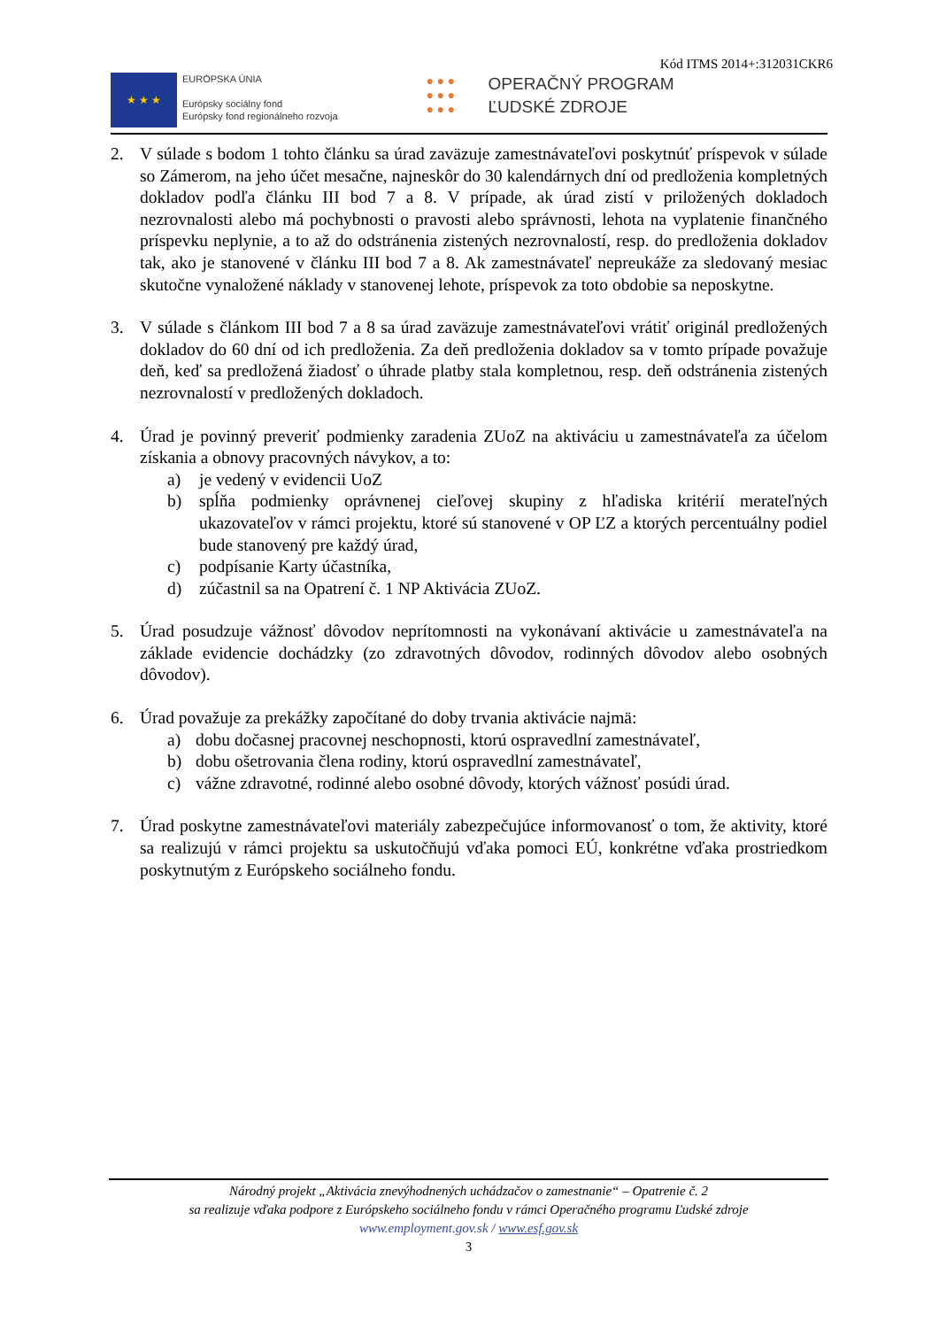Kód ITMS 2014+:312031CKR6
★ ★ ★
EURÓPSKA ÚNIA
Európsky sociálny fond
Európsky fond regionálneho rozvoja
● ● ●
● ● ●
● ● ●
OPERAČNÝ PROGRAM
ĽUDSKÉ ZDROJE
2. V súlade s bodom 1 tohto článku sa úrad zaväzuje zamestnávateľovi poskytnúť príspevok v súlade so Zámerom, na jeho účet mesačne, najneskôr do 30 kalendárnych dní od predloženia kompletných dokladov podľa článku III bod 7 a 8. V prípade, ak úrad zistí v priložených dokladoch nezrovnalosti alebo má pochybnosti o pravosti alebo správnosti, lehota na vyplatenie finančného príspevku neplynie, a to až do odstránenia zistených nezrovnalostí, resp. do predloženia dokladov tak, ako je stanovené v článku III bod 7 a 8. Ak zamestnávateľ nepreukáže za sledovaný mesiac skutočne vynaložené náklady v stanovenej lehote, príspevok za toto obdobie sa neposkytne.
3. V súlade s článkom III bod 7 a 8 sa úrad zaväzuje zamestnávateľovi vrátiť originál predložených dokladov do 60 dní od ich predloženia. Za deň predloženia dokladov sa v tomto prípade považuje deň, keď sa predložená žiadosť o úhrade platby stala kompletnou, resp. deň odstránenia zistených nezrovnalostí v predložených dokladoch.
4. Úrad je povinný preveriť podmienky zaradenia ZUoZ na aktiváciu u zamestnávateľa za účelom získania a obnovy pracovných návykov, a to:
a) je vedený v evidencii UoZ
b) spĺňa podmienky oprávnenej cieľovej skupiny z hľadiska kritérií merateľných ukazovateľov v rámci projektu, ktoré sú stanovené v OP ĽZ a ktorých percentuálny podiel bude stanovený pre každý úrad,
c) podpísanie Karty účastníka,
d) zúčastnil sa na Opatrení č. 1 NP Aktivácia ZUoZ.
5. Úrad posudzuje vážnosť dôvodov neprítomnosti na vykonávaní aktivácie u zamestnávateľa na základe evidencie dochádzky (zo zdravotných dôvodov, rodinných dôvodov alebo osobných dôvodov).
6. Úrad považuje za prekážky započítané do doby trvania aktivácie najmä:
a) dobu dočasnej pracovnej neschopnosti, ktorú ospravedlní zamestnávateľ,
b) dobu ošetrovania člena rodiny, ktorú ospravedlní zamestnávateľ,
c) vážne zdravotné, rodinné alebo osobné dôvody, ktorých vážnosť posúdi úrad.
7. Úrad poskytne zamestnávateľovi materiály zabezpečujúce informovanosť o tom, že aktivity, ktoré sa realizujú v rámci projektu sa uskutočňujú vďaka pomoci EÚ, konkrétne vďaka prostriedkom poskytnutým z Európskeho sociálneho fondu.
Národný projekt „Aktivácia znevýhodnených uchádzačov o zamestnanie“ – Opatrenie č. 2
sa realizuje vďaka podpore z Európskeho sociálneho fondu v rámci Operačného programu Ľudské zdroje
www.employment.gov.sk / www.esf.gov.sk
3